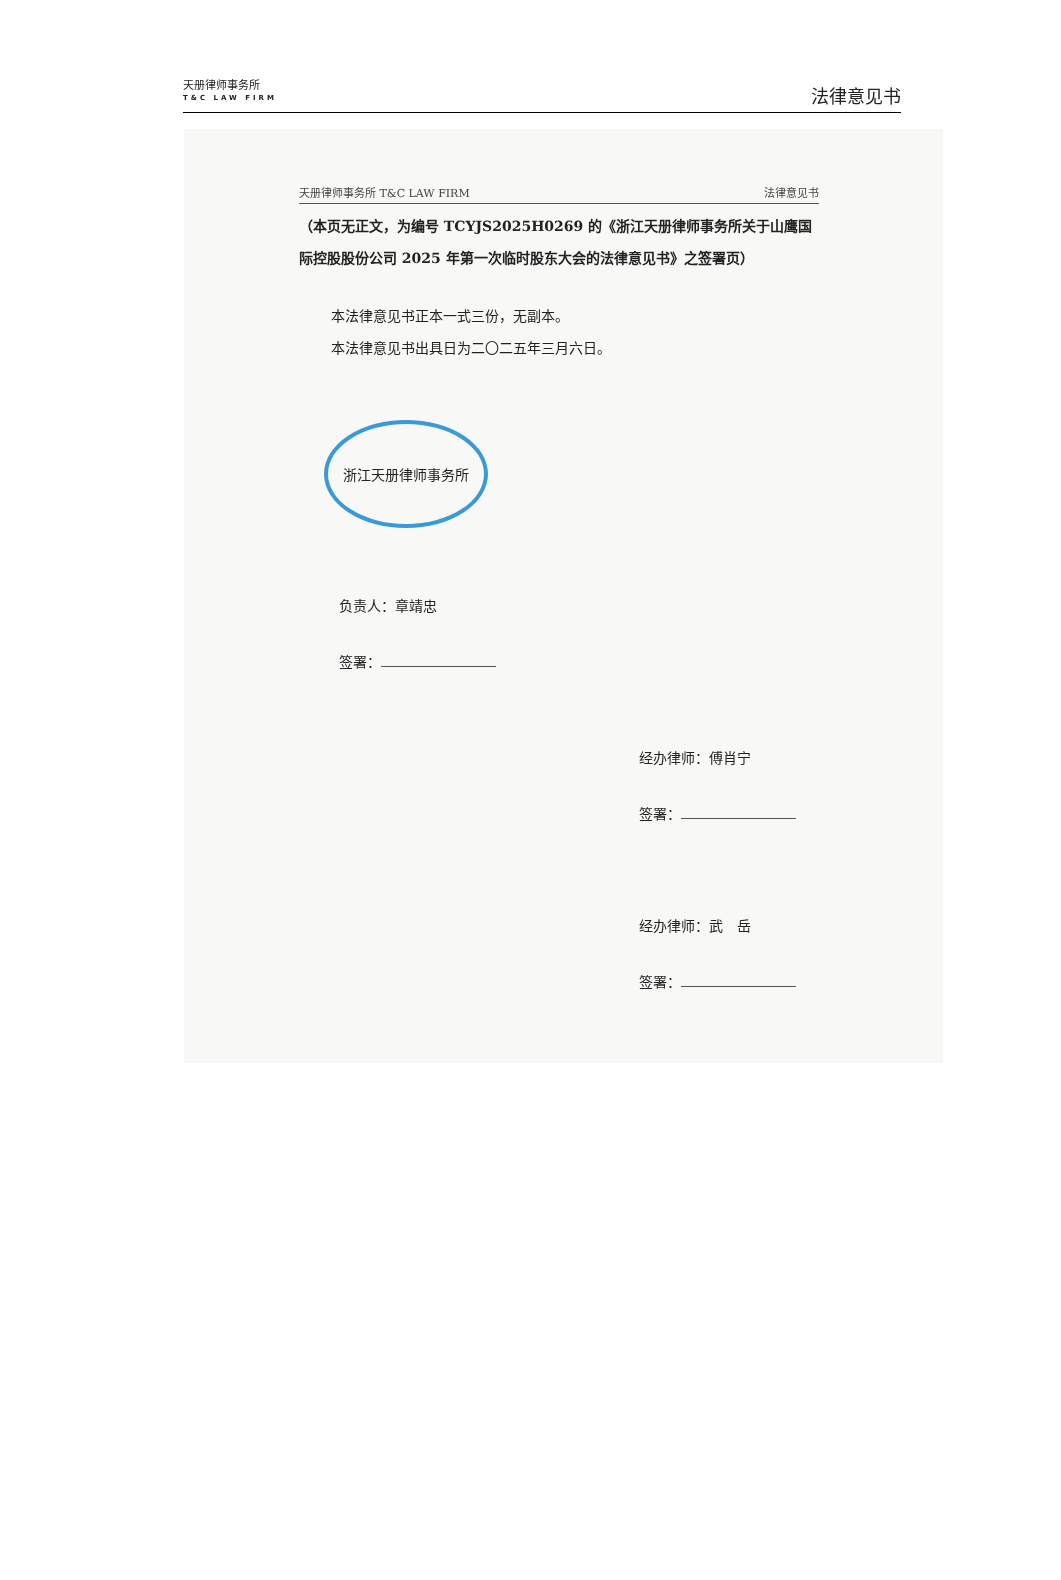天册律师事务所
T&C LAW FIRM
法律意见书
天册律师事务所 T&C LAW FIRM 法律意见书
（本页无正文，为编号 TCYJS2025H0269 的《浙江天册律师事务所关于山鹰国际控股股份公司 2025 年第一次临时股东大会的法律意见书》之签署页）
本法律意见书正本一式三份，无副本。
本法律意见书出具日为二〇二五年三月六日。
浙江天册律师事务所
负责人：章靖忠
签署：
经办律师：傅肖宁
签署：
经办律师：武　岳
签署：